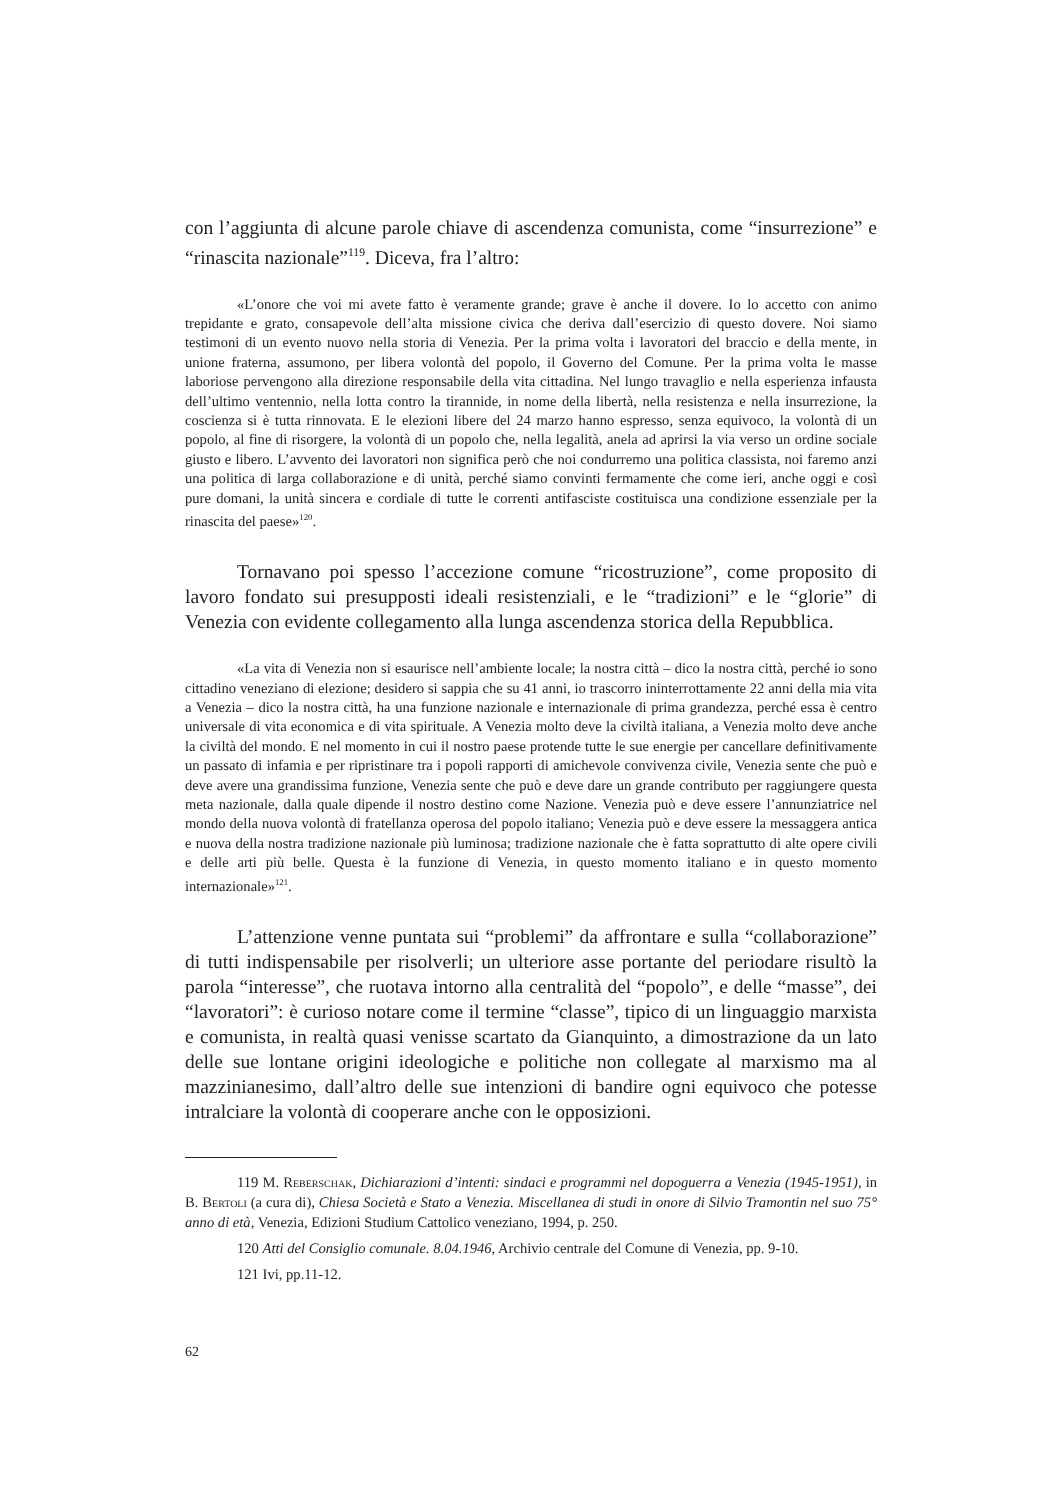con l’aggiunta di alcune parole chiave di ascendenza comunista, come “insurrezione” e “rinascita nazionale”<sup>119</sup>. Diceva, fra l’altro:
«L’onore che voi mi avete fatto è veramente grande; grave è anche il dovere. Io lo accetto con animo trepidante e grato, consapevole dell’alta missione civica che deriva dall’esercizio di questo dovere. Noi siamo testimoni di un evento nuovo nella storia di Venezia. Per la prima volta i lavoratori del braccio e della mente, in unione fraterna, assumono, per libera volontà del popolo, il Governo del Comune. Per la prima volta le masse laboriose pervengono alla direzione responsabile della vita cittadina. Nel lungo travaglio e nella esperienza infausta dell’ultimo ventennio, nella lotta contro la tirannide, in nome della libertà, nella resistenza e nella insurrezione, la coscienza si è tutta rinnovata. E le elezioni libere del 24 marzo hanno espresso, senza equivoco, la volontà di un popolo, al fine di risorgere, la volontà di un popolo che, nella legalità, anela ad aprirsi la via verso un ordine sociale giusto e libero. L’avvento dei lavoratori non significa però che noi condurremo una politica classista, noi faremo anzi una politica di larga collaborazione e di unità, perché siamo convinti fermamente che come ieri, anche oggi e così pure domani, la unità sincera e cordiale di tutte le correnti antifasciste costituisca una condizione essenziale per la rinascita del paese»<sup>120</sup>.
Tornavano poi spesso l’accezione comune “ricostruzione”, come proposito di lavoro fondato sui presupposti ideali resistenziali, e le “tradizioni” e le “glorie” di Venezia con evidente collegamento alla lunga ascendenza storica della Repubblica.
«La vita di Venezia non si esaurisce nell’ambiente locale; la nostra città – dico la nostra città, perché io sono cittadino veneziano di elezione; desidero si sappia che su 41 anni, io trascorro ininterrottamente 22 anni della mia vita a Venezia – dico la nostra città, ha una funzione nazionale e internazionale di prima grandezza, perché essa è centro universale di vita economica e di vita spirituale. A Venezia molto deve la civiltà italiana, a Venezia molto deve anche la civiltà del mondo. E nel momento in cui il nostro paese protende tutte le sue energie per cancellare definitivamente un passato di infamia e per ripristinare tra i popoli rapporti di amichevole convivenza civile, Venezia sente che può e deve avere una grandissima funzione, Venezia sente che può e deve dare un grande contributo per raggiungere questa meta nazionale, dalla quale dipende il nostro destino come Nazione. Venezia può e deve essere l’annunziatrice nel mondo della nuova volontà di fratellanza operosa del popolo italiano; Venezia può e deve essere la messaggera antica e nuova della nostra tradizione nazionale più luminosa; tradizione nazionale che è fatta soprattutto di alte opere civili e delle arti più belle. Questa è la funzione di Venezia, in questo momento italiano e in questo momento internazionale»<sup>121</sup>.
L’attenzione venne puntata sui “problemi” da affrontare e sulla “collaborazione” di tutti indispensabile per risolverli; un ulteriore asse portante del periodare risultò la parola “interesse”, che ruotava intorno alla centralità del “popolo”, e delle “masse”, dei “lavoratori”: è curioso notare come il termine “classe”, tipico di un linguaggio marxista e comunista, in realtà quasi venisse scartato da Gianquinto, a dimostrazione da un lato delle sue lontane origini ideologiche e politiche non collegate al marxismo ma al mazzinianesimo, dall’altro delle sue intenzioni di bandire ogni equivoco che potesse intralciare la volontà di cooperare anche con le opposizioni.
119 M. Reberschak, Dichiarazioni d’intenti: sindaci e programmi nel dopoguerra a Venezia (1945-1951), in B. Bertoli (a cura di), Chiesa Società e Stato a Venezia. Miscellanea di studi in onore di Silvio Tramontin nel suo 75° anno di età, Venezia, Edizioni Studium Cattolico veneziano, 1994, p. 250.
120 Atti del Consiglio comunale. 8.04.1946, Archivio centrale del Comune di Venezia, pp. 9-10.
121 Ivi, pp.11-12.
62